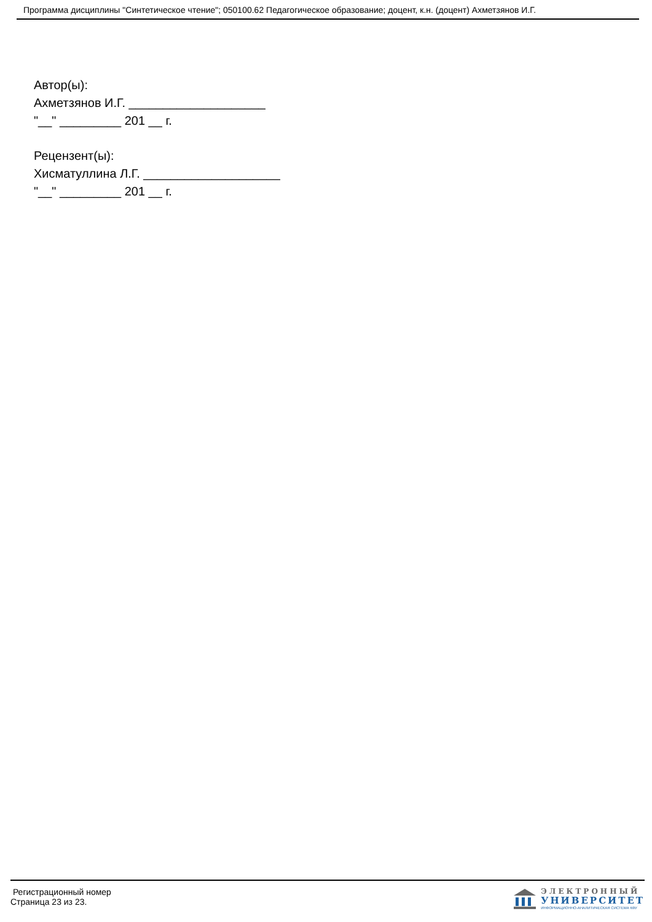Программа дисциплины "Синтетическое чтение"; 050100.62 Педагогическое образование; доцент, к.н. (доцент) Ахметзянов И.Г.
Автор(ы):
Ахметзянов И.Г. ____________________
"__" _________ 201 __ г.
Рецензент(ы):
Хисматуллина Л.Г. ____________________
"__" _________ 201 __ г.
Регистрационный номер
Страница 23 из 23.
ЭЛЕКТРОННЫЙ
УНИВЕРСИТЕТ
ИНФОРМАЦИОННО-АНАЛИТИЧЕСКАЯ СИСТЕМА КФУ